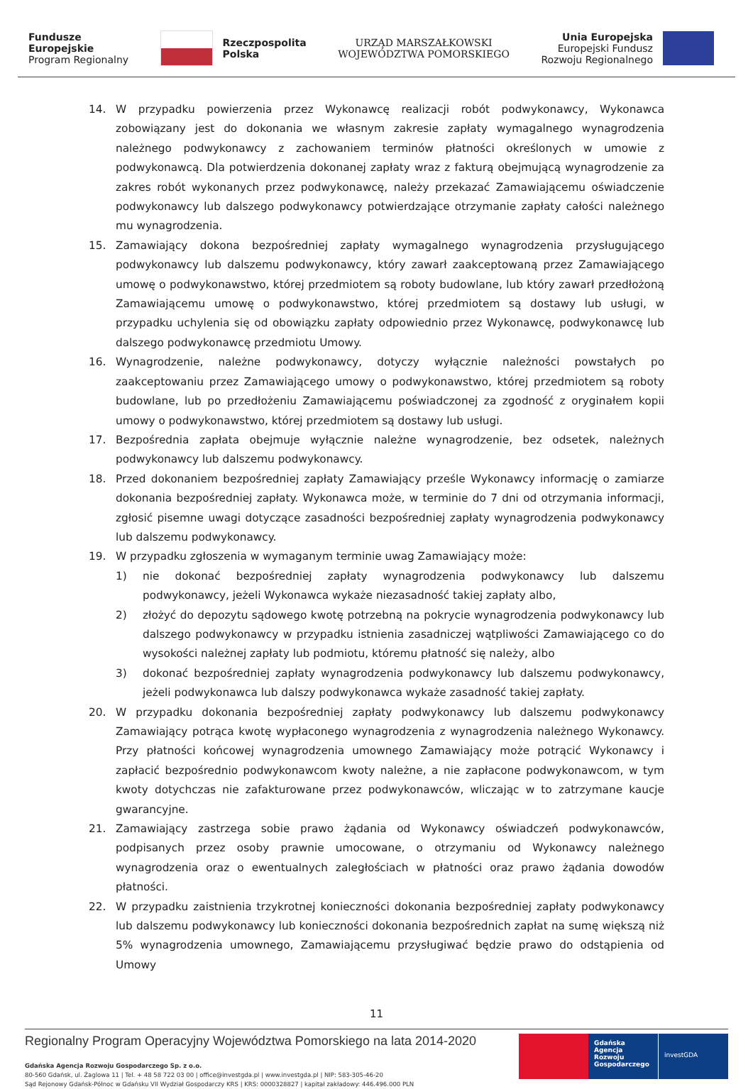Fundusze
Europejskie
Program Regionalny
Rzeczpospolita
Polska
URZĄD MARSZAŁKOWSKI
WOJEWÓDZTWA POMORSKIEGO
Unia Europejska
Europejski Fundusz
Rozwoju Regionalnego
14. W przypadku powierzenia przez Wykonawcę realizacji robót podwykonawcy, Wykonawca zobowiązany jest do dokonania we własnym zakresie zapłaty wymagalnego wynagrodzenia należnego podwykonawcy z zachowaniem terminów płatności określonych w umowie z podwykonawcą. Dla potwierdzenia dokonanej zapłaty wraz z fakturą obejmującą wynagrodzenie za zakres robót wykonanych przez podwykonawcę, należy przekazać Zamawiającemu oświadczenie podwykonawcy lub dalszego podwykonawcy potwierdzające otrzymanie zapłaty całości należnego mu wynagrodzenia.
15. Zamawiający dokona bezpośredniej zapłaty wymagalnego wynagrodzenia przysługującego podwykonawcy lub dalszemu podwykonawcy, który zawarł zaakceptowaną przez Zamawiającego umowę o podwykonawstwo, której przedmiotem są roboty budowlane, lub który zawarł przedłożoną Zamawiającemu umowę o podwykonawstwo, której przedmiotem są dostawy lub usługi, w przypadku uchylenia się od obowiązku zapłaty odpowiednio przez Wykonawcę, podwykonawcę lub dalszego podwykonawcę przedmiotu Umowy.
16. Wynagrodzenie, należne podwykonawcy, dotyczy wyłącznie należności powstałych po zaakceptowaniu przez Zamawiającego umowy o podwykonawstwo, której przedmiotem są roboty budowlane, lub po przedłożeniu Zamawiającemu poświadczonej za zgodność z oryginałem kopii umowy o podwykonawstwo, której przedmiotem są dostawy lub usługi.
17. Bezpośrednia zapłata obejmuje wyłącznie należne wynagrodzenie, bez odsetek, należnych podwykonawcy lub dalszemu podwykonawcy.
18. Przed dokonaniem bezpośredniej zapłaty Zamawiający prześle Wykonawcy informację o zamiarze dokonania bezpośredniej zapłaty. Wykonawca może, w terminie do 7 dni od otrzymania informacji, zgłosić pisemne uwagi dotyczące zasadności bezpośredniej zapłaty wynagrodzenia podwykonawcy lub dalszemu podwykonawcy.
19. W przypadku zgłoszenia w wymaganym terminie uwag Zamawiający może:
1) nie dokonać bezpośredniej zapłaty wynagrodzenia podwykonawcy lub dalszemu podwykonawcy, jeżeli Wykonawca wykaże niezasadność takiej zapłaty albo,
2) złożyć do depozytu sądowego kwotę potrzebną na pokrycie wynagrodzenia podwykonawcy lub dalszego podwykonawcy w przypadku istnienia zasadniczej wątpliwości Zamawiającego co do wysokości należnej zapłaty lub podmiotu, któremu płatność się należy, albo
3) dokonać bezpośredniej zapłaty wynagrodzenia podwykonawcy lub dalszemu podwykonawcy, jeżeli podwykonawca lub dalszy podwykonawca wykaże zasadność takiej zapłaty.
20. W przypadku dokonania bezpośredniej zapłaty podwykonawcy lub dalszemu podwykonawcy Zamawiający potrąca kwotę wypłaconego wynagrodzenia z wynagrodzenia należnego Wykonawcy. Przy płatności końcowej wynagrodzenia umownego Zamawiający może potrącić Wykonawcy i zapłacić bezpośrednio podwykonawcom kwoty należne, a nie zapłacone podwykonawcom, w tym kwoty dotychczas nie zafakturowane przez podwykonawców, wliczając w to zatrzymane kaucje gwarancyjne.
21. Zamawiający zastrzega sobie prawo żądania od Wykonawcy oświadczeń podwykonawców, podpisanych przez osoby prawnie umocowane, o otrzymaniu od Wykonawcy należnego wynagrodzenia oraz o ewentualnych zaległościach w płatności oraz prawo żądania dowodów płatności.
22. W przypadku zaistnienia trzykrotnej konieczności dokonania bezpośredniej zapłaty podwykonawcy lub dalszemu podwykonawcy lub konieczności dokonania bezpośrednich zapłat na sumę większą niż 5% wynagrodzenia umownego, Zamawiającemu przysługiwać będzie prawo do odstąpienia od Umowy
11
Regionalny Program Operacyjny Województwa Pomorskiego na lata 2014-2020
Gdańska Agencja Rozwoju Gospodarczego Sp. z o.o.
80-560 Gdańsk, ul. Żaglowa 11 | Tel. + 48 58 722 03 00 | office@investgda.pl | www.investgda.pl | NIP: 583-305-46-20
Sąd Rejonowy Gdańsk-Północ w Gdańsku VII Wydział Gospodarczy KRS | KRS: 0000328827 | kapitał zakładowy: 446.496.000 PLN
Gdańska
Agencja Rozwoju
Gospodarczego
investGDA